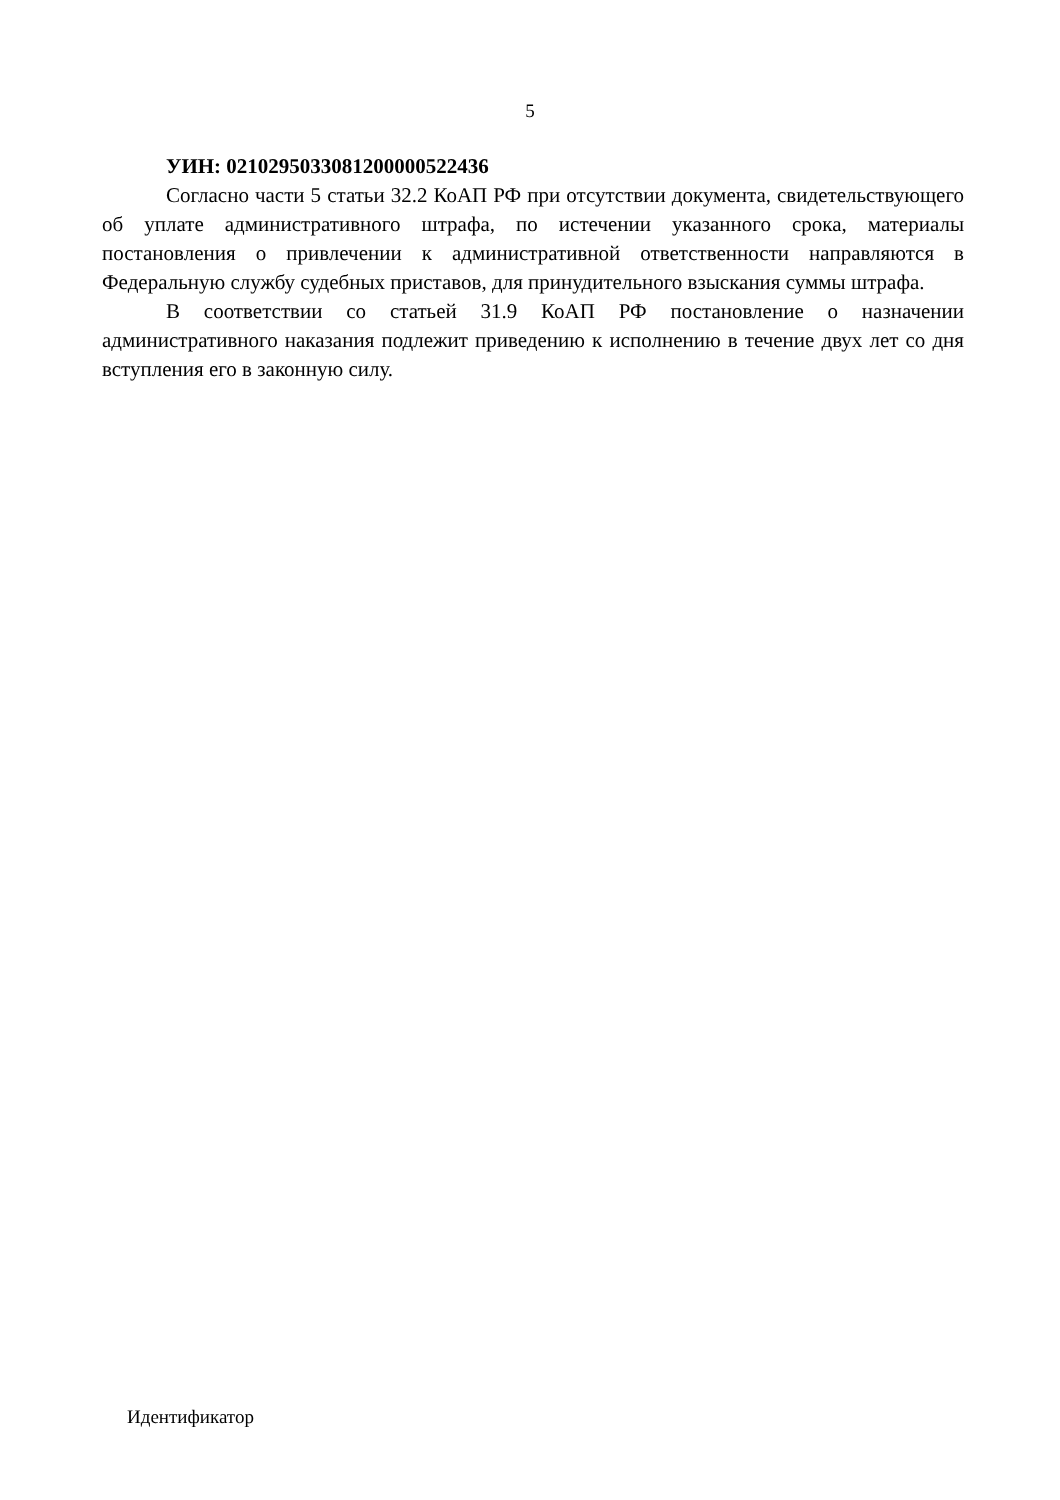5
УИН: 0210295033081200000522436
Согласно части 5 статьи 32.2 КоАП РФ при отсутствии документа, свидетельствующего об уплате административного штрафа, по истечении указанного срока, материалы постановления о привлечении к административной ответственности направляются в Федеральную службу судебных приставов, для принудительного взыскания суммы штрафа.
В соответствии со статьей 31.9 КоАП РФ постановление о назначении административного наказания подлежит приведению к исполнению в течение двух лет со дня вступления его в законную силу.
Идентификатор